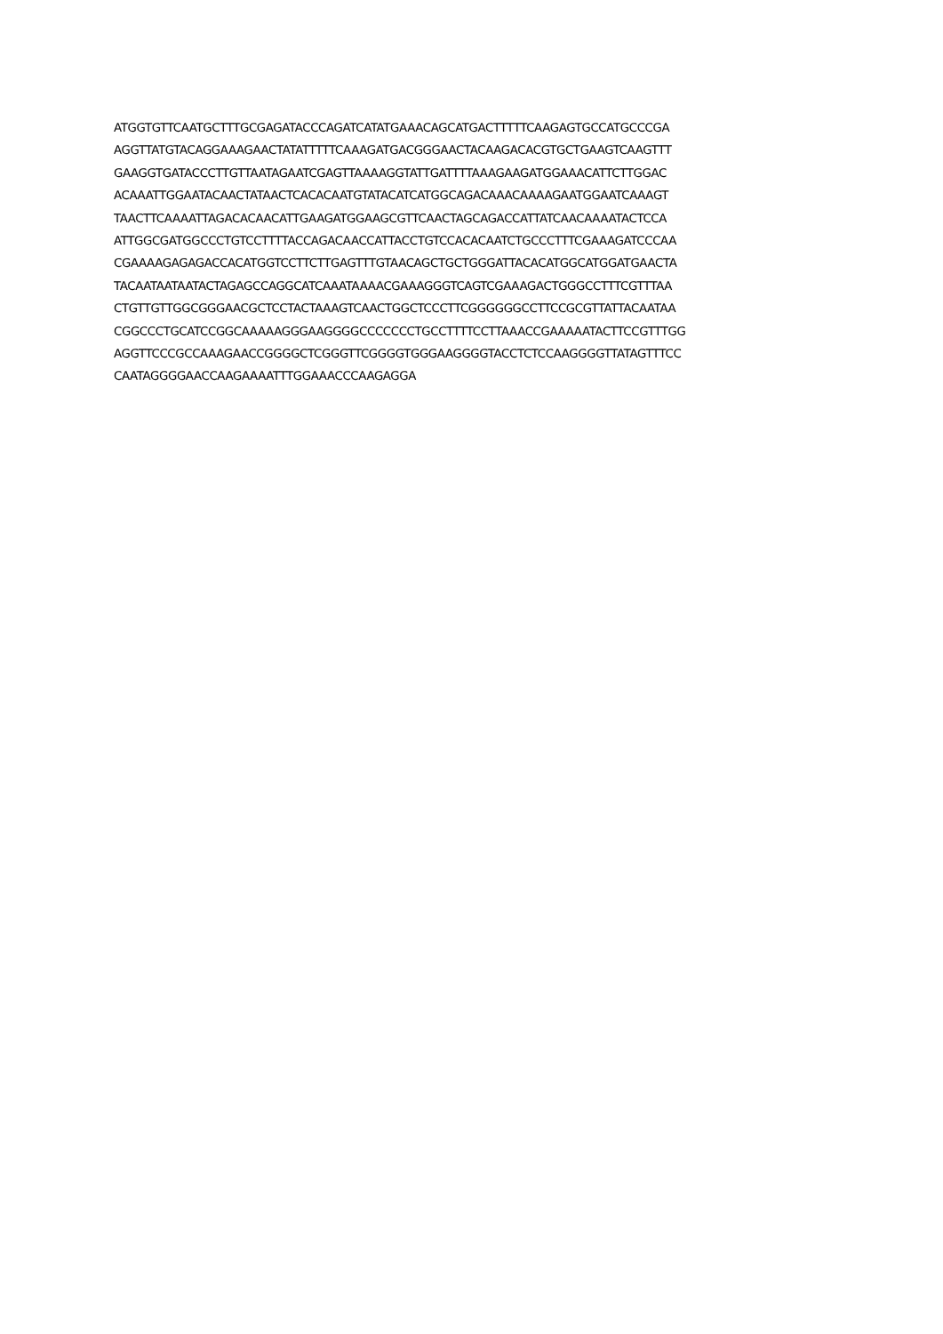ATGGTGTTCAATGCTTTGCGAGATACCCAGATCATATGAAACAGCATGACTTTTTCAAGAGTGCCATGCCCGA
AGGTTATGTACAGGAAAGAACTATATTTTTCAAAGATGACGGGAACTACAAGACACGTGCTGAAGTCAAGTTT
GAAGGTGATACCCTTGTTAATAGAATCGAGTTAAAAGGTATTGATTTTAAAGAAGATGGAAACATTCTTGGAC
ACAAATTGGAATACAACTATAACTCACACAATGTATACATCATGGCAGACAAACAAAAGAATGGAATCAAAGT
TAACTTCAAAATTAGACACAACATTGAAGATGGAAGCGTTCAACTAGCAGACCATTATCAACAAAATACTCCA
ATTGGCGATGGCCCTGTCCTTTTACCAGACAACCATTACCTGTCCACACAATCTGCCCTTTCGAAAGATCCCAA
CGAAAAGAGAGACCACATGGTCCTTCTTGAGTTTGTAACAGCTGCTGGGATTACACATGGCATGGATGAACTA
TACAATAATAATACTAGAGCCAGGCATCAAATAAAACGAAAGGGTCAGTCGAAAGACTGGGCCTTTCGTTTAA
CTGTTGTTGGCGGGAACGCTCCTACTAAAGTCAACTGGCTCCCTTCGGGGGGCCTTCCGCGTTATTACAATAA
CGGCCCTGCATCCGGCAAAAAGGGAAGGGGCCCCCCCTGCCTTTTCCTTAAACCGAAAAATACTTCCGTTTGG
AGGTTCCCGCCAAAGAACCGGGGCTCGGGTTCGGGGTGGGAAGGGGTACCTCTCCAAGGGGTTATAGTTTCC
CAATAGGGGAACCAAGAAAATTTGGAAACCCAAGAGGA